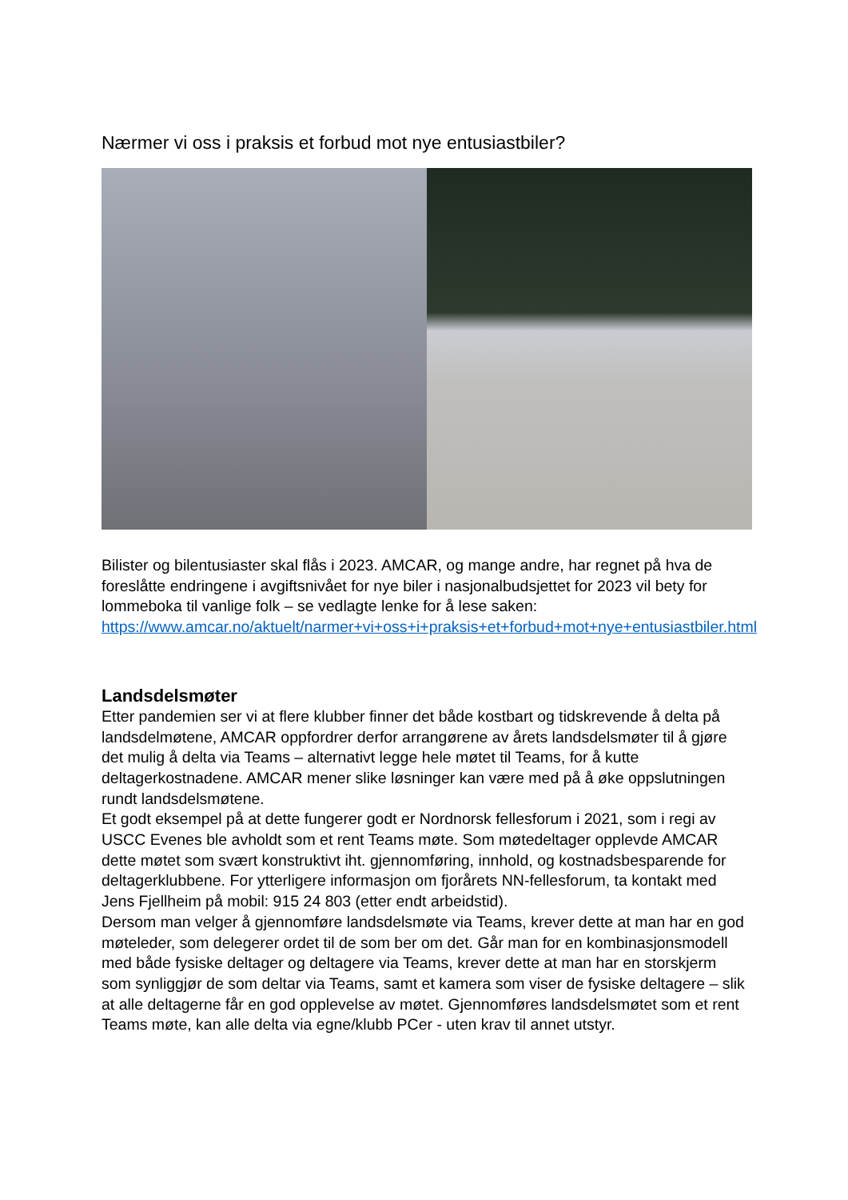Nærmer vi oss i praksis et forbud mot nye entusiastbiler?
Bilister og bilentusiaster skal flås i 2023. AMCAR, og mange andre, har regnet på hva de foreslåtte endringene i avgiftsnivået for nye biler i nasjonalbudsjettet for 2023 vil bety for lommeboka til vanlige folk – se vedlagte lenke for å lese saken: https://www.amcar.no/aktuelt/narmer+vi+oss+i+praksis+et+forbud+mot+nye+entusiastbiler.html
Landsdelsmøter
Etter pandemien ser vi at flere klubber finner det både kostbart og tidskrevende å delta på landsdelmøtene, AMCAR oppfordrer derfor arrangørene av årets landsdelsmøter til å gjøre det mulig å delta via Teams – alternativt legge hele møtet til Teams, for å kutte deltagerkostnadene. AMCAR mener slike løsninger kan være med på å øke oppslutningen rundt landsdelsmøtene.
Et godt eksempel på at dette fungerer godt er Nordnorsk fellesforum i 2021, som i regi av USCC Evenes ble avholdt som et rent Teams møte. Som møtedeltager opplevde AMCAR dette møtet som svært konstruktivt iht. gjennomføring, innhold, og kostnadsbesparende for deltagerklubbene. For ytterligere informasjon om fjorårets NN-fellesforum, ta kontakt med Jens Fjellheim på mobil: 915 24 803 (etter endt arbeidstid).
Dersom man velger å gjennomføre landsdelsmøte via Teams, krever dette at man har en god møteleder, som delegerer ordet til de som ber om det. Går man for en kombinasjonsmodell med både fysiske deltager og deltagere via Teams, krever dette at man har en storskjerm som synliggjør de som deltar via Teams, samt et kamera som viser de fysiske deltagere – slik at alle deltagerne får en god opplevelse av møtet. Gjennomføres landsdelsmøtet som et rent Teams møte, kan alle delta via egne/klubb PCer - uten krav til annet utstyr.